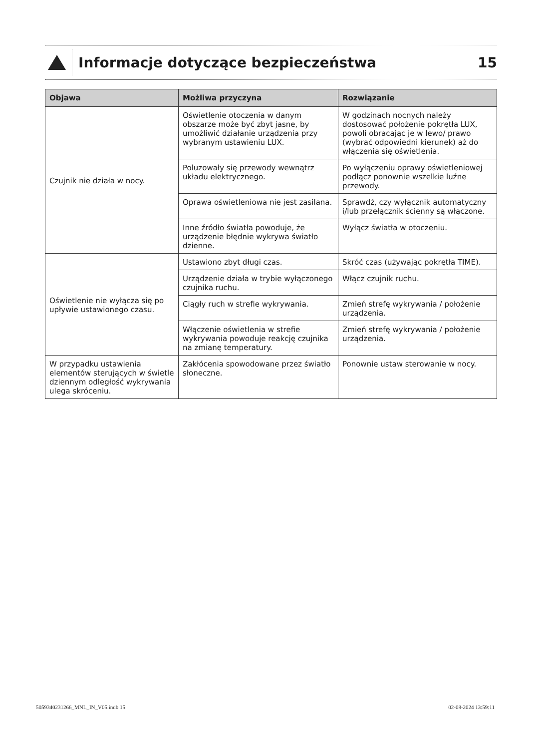Informacje dotyczące bezpieczeństwa
15
| Objawa | Możliwa przyczyna | Rozwiązanie |
| --- | --- | --- |
| Czujnik nie działa w nocy. | Oświetlenie otoczenia w danym obszarze może być zbyt jasne, by umożliwić działanie urządzenia przy wybranym ustawieniu LUX. | W godzinach nocnych należy dostosować położenie pokrętła LUX, powoli obracając je w lewo/ prawo (wybrać odpowiedni kierunek) aż do włączenia się oświetlenia. |
| | Poluzowały się przewody wewnątrz układu elektrycznego. | Po wyłączeniu oprawy oświetleniowej podłącz ponownie wszelkie luźne przewody. |
| | Oprawa oświetleniowa nie jest zasilana. | Sprawdź, czy wyłącznik automatyczny i/lub przełącznik ścienny są włączone. |
| | Inne źródło światła powoduje, że urządzenie błędnie wykrywa światło dzienne. | Wyłącz światła w otoczeniu. |
| Oświetlenie nie wyłącza się po upływie ustawionego czasu. | Ustawiono zbyt długi czas. | Skróć czas (używając pokrętła TIME). |
| | Urządzenie działa w trybie wyłączonego czujnika ruchu. | Włącz czujnik ruchu. |
| | Ciągły ruch w strefie wykrywania. | Zmień strefę wykrywania / położenie urządzenia. |
| | Włączenie oświetlenia w strefie wykrywania powoduje reakcję czujnika na zmianę temperatury. | Zmień strefę wykrywania / położenie urządzenia. |
| W przypadku ustawienia elementów sterujących w świetle dziennym odległość wykrywania ulega skróceniu. | Zakłócenia spowodowane przez światło słoneczne. | Ponownie ustaw sterowanie w nocy. |
5059340231266_MNL_IN_V05.indb 15
02-08-2024 13:59:11